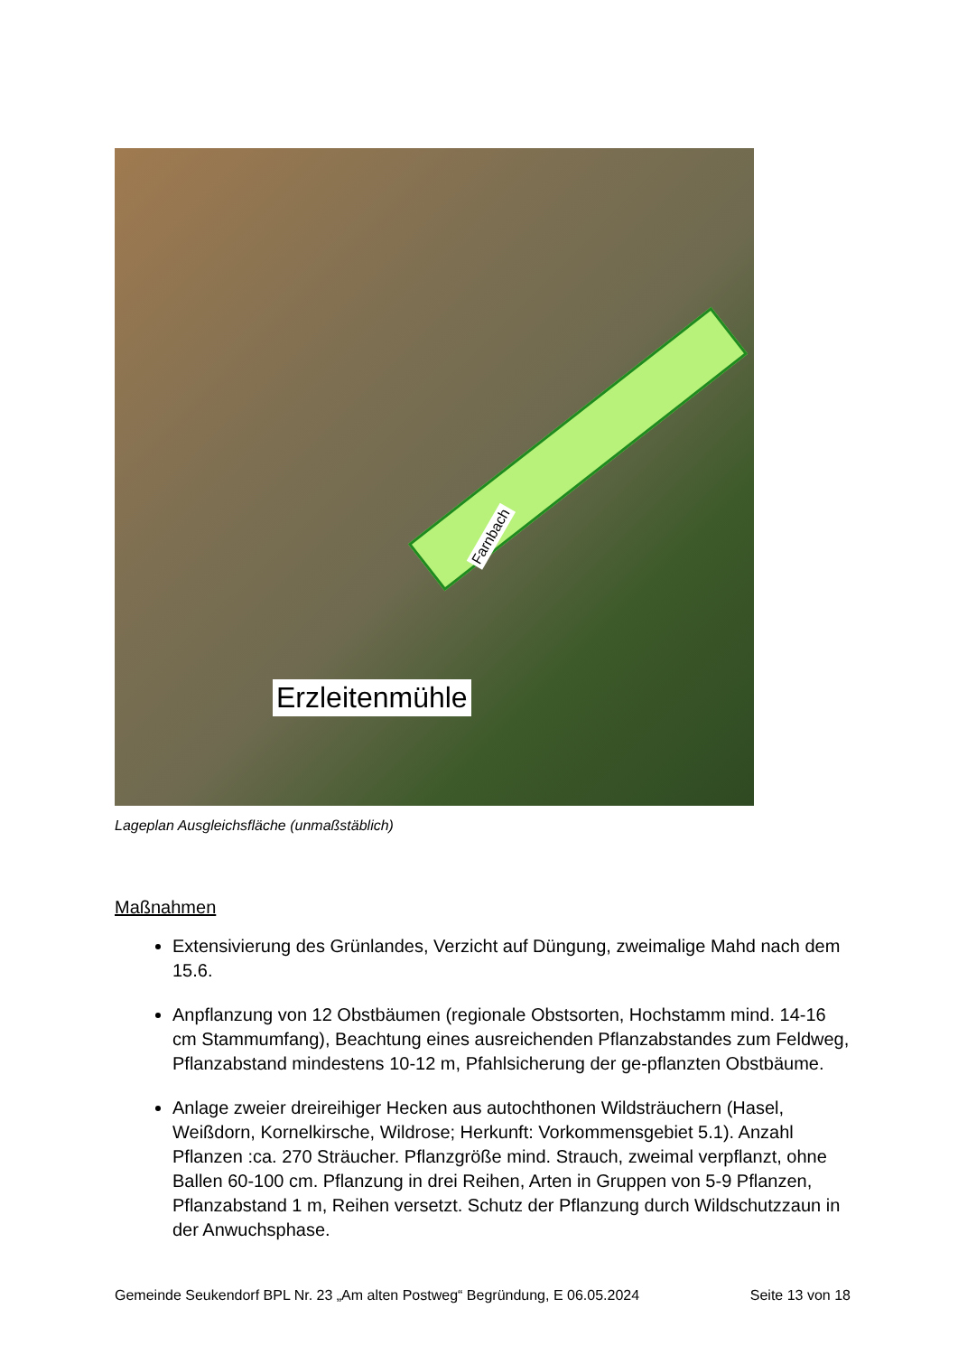Farnbach
Erzleitenmühle
Lageplan Ausgleichsfläche (unmaßstäblich)
Maßnahmen
Extensivierung des Grünlandes, Verzicht auf Düngung, zweimalige Mahd nach dem 15.6.
Anpflanzung von 12 Obstbäumen (regionale Obstsorten, Hochstamm mind. 14-16 cm Stammumfang), Beachtung eines ausreichenden Pflanzabstandes zum Feldweg, Pflanzabstand mindestens 10-12 m, Pfahlsicherung der ge-pflanzten Obstbäume.
Anlage zweier dreireihiger Hecken aus autochthonen Wildsträuchern (Hasel, Weißdorn, Kornelkirsche, Wildrose; Herkunft: Vorkommensgebiet 5.1). Anzahl Pflanzen :ca. 270 Sträucher. Pflanzgröße mind. Strauch, zweimal verpflanzt, ohne Ballen 60-100 cm. Pflanzung in drei Reihen, Arten in Gruppen von 5-9 Pflanzen, Pflanzabstand 1 m, Reihen versetzt. Schutz der Pflanzung durch Wildschutzzaun in der Anwuchsphase.
Gemeinde Seukendorf BPL Nr. 23 „Am alten Postweg“ Begründung, E 06.05.2024 Seite 13 von 18